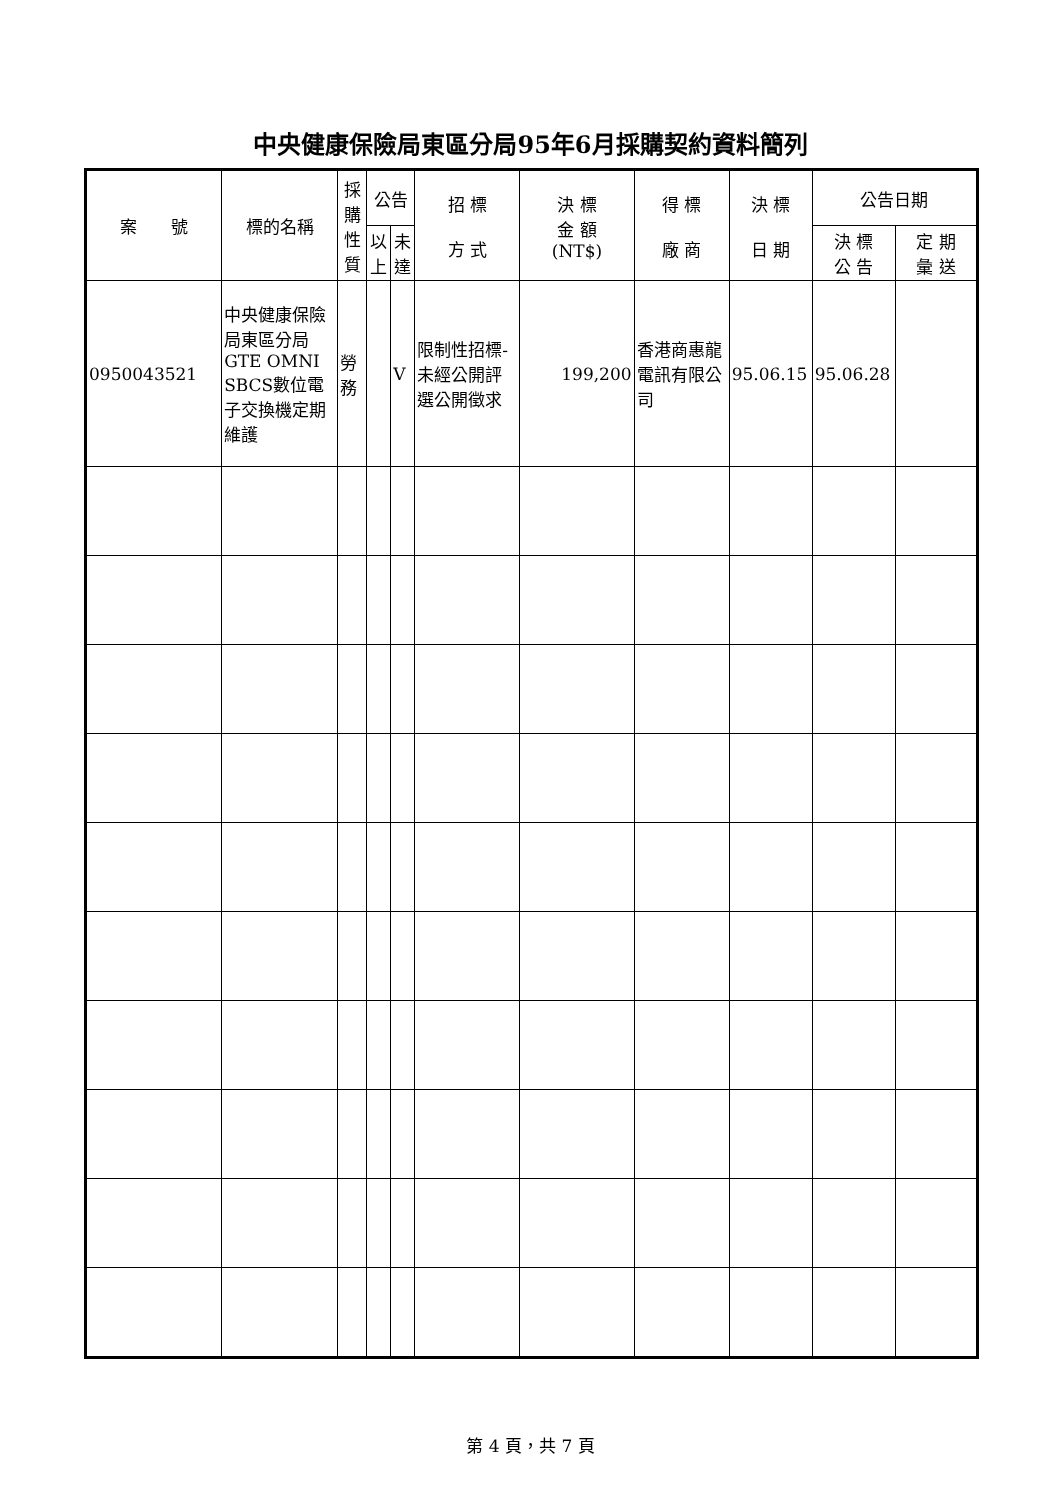中央健康保險局東區分局95年6月採購契約資料簡列
| 案 號 | 標的名稱 | 採購 性質 | 公告 | | 招 標 方 式 | 決 標 金 額 (NT$) | 得 標 廠 商 | 決 標 日 期 | 公告日期 | |
| --- | --- | --- | --- | --- | --- | --- | --- | --- | --- | --- |
| | | | 以上 | 未達 | | | | | 決 標 公 告 | 定 期 彙 送 |
| 0950043521 | 中央健康保險局東區分局GTE OMNI SBCS數位電子交換機定期維護 | 勞務 | | V | 限制性招標-未經公開評選公開徵求 | 199,200 | 香港商惠龍電訊有限公司 | 95.06.15 | 95.06.28 | |
第 4 頁，共 7 頁